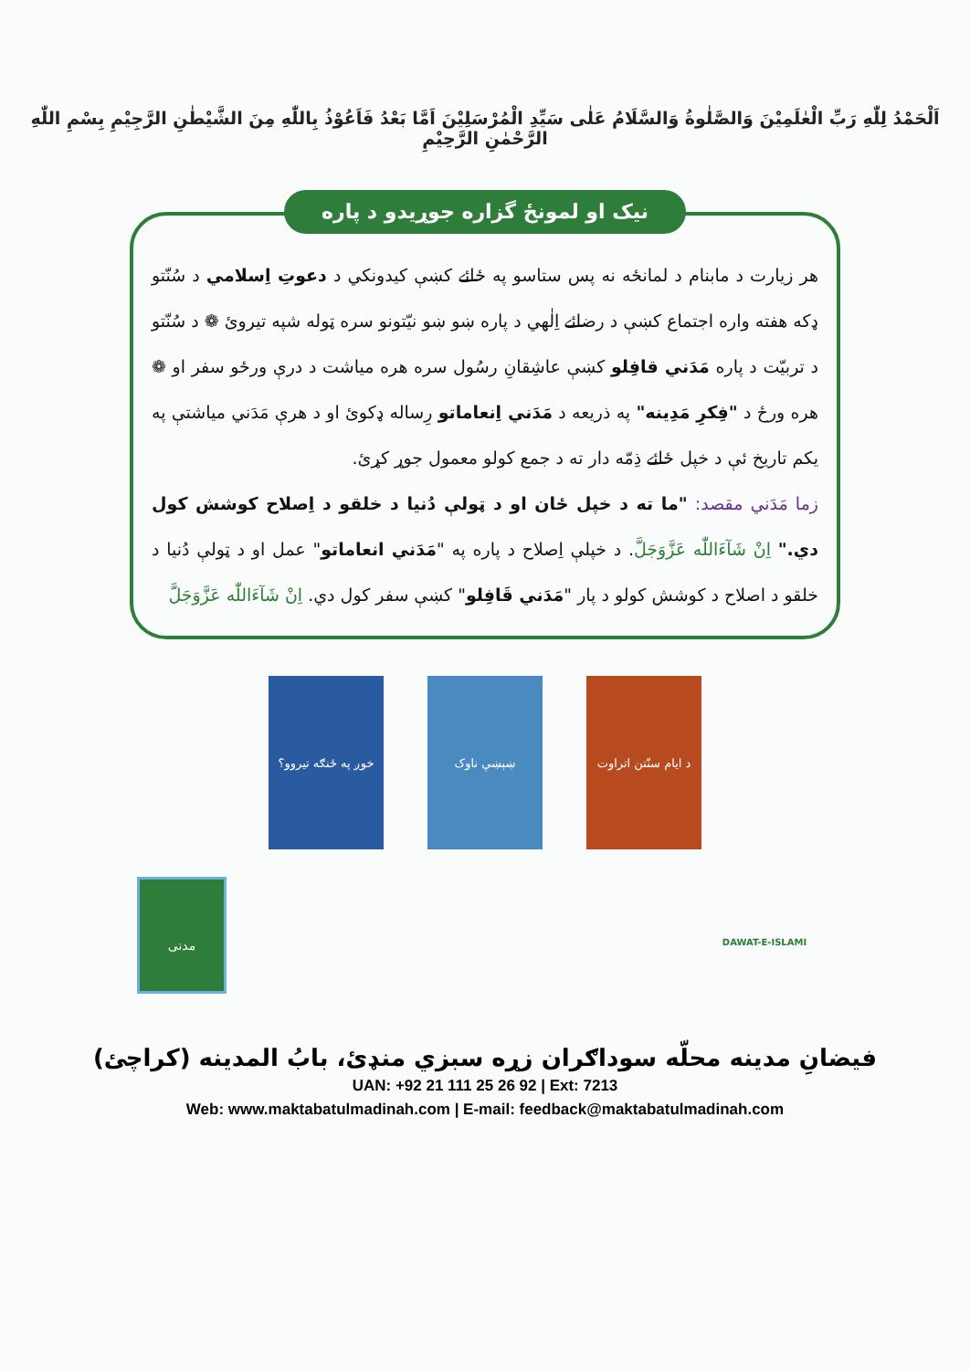اَلْحَمْدُ لِلّٰهِ رَبِّ الْعٰلَمِيْنَ وَالصَّلٰوةُ وَالسَّلَامُ عَلٰى سَيِّدِ الْمُرْسَلِيْنَ اَمَّا بَعْدُ فَاَعُوْذُ بِاللّٰهِ مِنَ الشَّيْطٰنِ الرَّجِيْمِ بِسْمِ اللّٰهِ الرَّحْمٰنِ الرَّحِيْمِ
نیک او لمونځ گزاره جوړيدو د پاره
هر زيارت د مابنام د لمانځه نه پس ستاسو په ځائے کښې کيدونکي د دعوتِ اِسلامي د سُنّتو ډکه هفته واره اجتماع کښې د رضائے اِلٰهي د پاره ښو ښو نيّتونو سره ټوله شپه تيروئ ❁ د سُنّتو د تربيّت د پاره مَدَني قافِلو کښې عاشِقانِ رسُول سره هره مياشت د درې ورځو سفر او ❁ هره ورځ د "فِکرِ مَدِينه" په ذريعه د مَدَني اِنعاماتو رِساله ډکوئ او د هرې مَدَني مياشتې په يکم تاريخ ئې د خپل ځائے ذِمّه دار ته د جمع کولو معمول جوړ کړئ.
زما مَدَني مقصد: "ما ته د خپل ځان او د ټولې دُنيا د خلقو د اِصلاح کوشش کول دي." اِنْ شَآءَاللّٰه عَزَّوَجَلَّ. د خپلې اِصلاح د پاره په "مَدَني انعاماتو" عمل او د ټولې دُنيا د خلقو د اصلاح د کوشش کولو د پار "مَدَني قَافِلو" کښې سفر کول دي. اِنْ شَآءَاللّٰه عَزَّوَجَلَّ
خوږ په ځنګه تيروو؟
ښېښې ناوک د ايام سنّتن اتراوت
مدنی
DAWAT-E-ISLAMI
فيضانِ مدينه محلّه سوداګران زړه سبزي منډئ، بابُ المدينه (کراچئ)
UAN: +92 21 111 25 26 92 | Ext: 7213
Web: www.maktabatulmadinah.com | E-mail: feedback@maktabatulmadinah.com